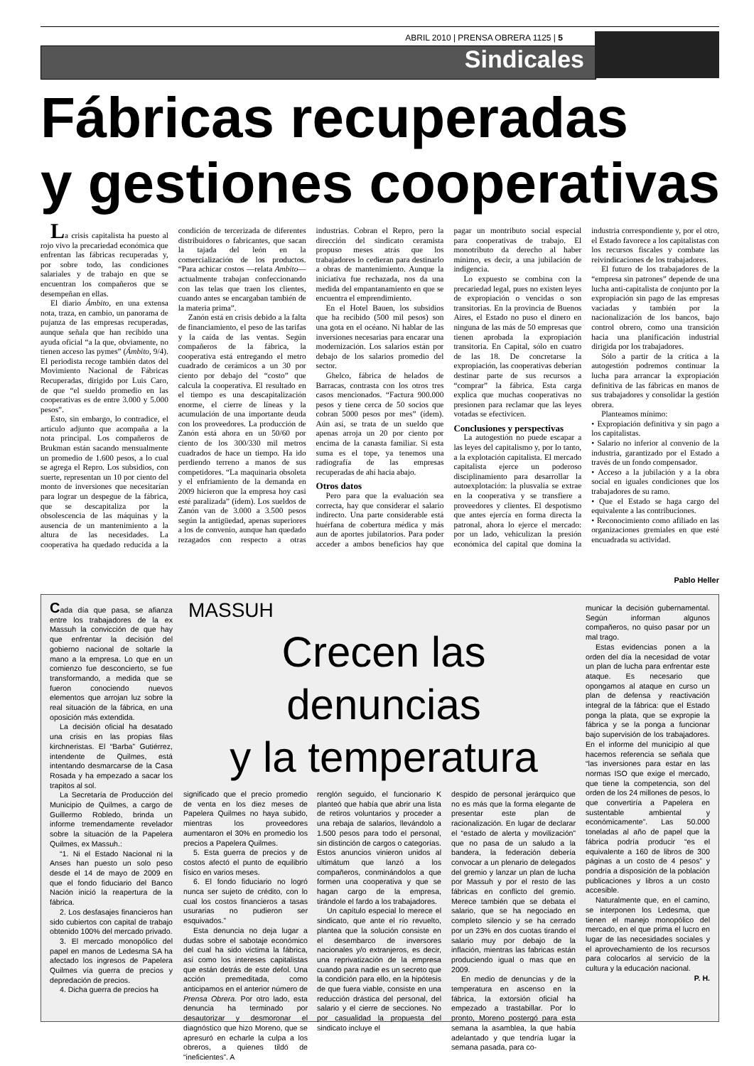ABRIL 2010 | PRENSA OBRERA 1125 | 5
Sindicales
Fábricas recuperadas
y gestiones cooperativas
La crisis capitalista ha puesto al rojo vivo la precariedad económica que enfrentan las fábricas recuperadas y, por sobre todo, las condiciones salariales y de trabajo en que se encuentran los compañeros que se desempeñan en ellas.
El diario Ámbito, en una extensa nota, traza, en cambio, un panorama de pujanza de las empresas recuperadas, aunque señala que han recibido una ayuda oficial “a la que, obviamente, no tienen acceso las pymes” (Ámbito, 9/4). El periodista recoge también datos del Movimiento Nacional de Fábricas Recuperadas, dirigido por Luis Caro, de que “el sueldo promedio en las cooperativas es de entre 3.000 y 5.000 pesos”.
Esto, sin embargo, lo contradice, el artículo adjunto que acompaña a la nota principal. Los compañeros de Brukman están sacando mensualmente un promedio de 1.600 pesos, a lo cual se agrega el Repro. Los subsidios, con suerte, representan un 10 por ciento del monto de inversiones que necesitarían para lograr un despegue de la fábrica, que se descapitaliza por la obsolescencia de las máquinas y la ausencia de un mantenimiento a la altura de las necesidades. La cooperativa ha quedado reducida a la condición de tercerizada de diferentes distribuidores o fabricantes, que sacan la tajada del león en la comercialización de los productos. “Para achicar costos —relata Ambito— actualmente trabajan confeccionando con las telas que traen los clientes, cuando antes se encargaban también de la materia prima”.
Zanón está en crisis debido a la falta de financiamiento, el peso de las tarifas y la caída de las ventas. Según compañeros de la fábrica, la cooperativa está entregando el metro cuadrado de cerámicos a un 30 por ciento por debajo del “costo” que calcula la cooperativa. El resultado en el tiempo es una descapitalización enorme, el cierre de líneas y la acumulación de una importante deuda con los proveedores. La producción de Zanón está ahora en un 50/60 por ciento de los 300/330 mil metros cuadrados de hace un tiempo. Ha ido perdiendo terreno a manos de sus competidores. “La maquinaria obsoleta y el enfriamiento de la demanda en 2009 hicieron que la empresa hoy casi esté paralizada” (ídem). Los sueldos de Zanón van de 3.000 a 3.500 pesos según la antigüedad, apenas superiores a los de convenio, aunque han quedado rezagados con respecto a otras industrias. Cobran el Repro, pero la dirección del sindicato ceramista propuso meses atrás que los trabajadores lo cedieran para destinarlo a obras de mantenimiento. Aunque la iniciativa fue rechazada, nos da una medida del empantanamiento en que se encuentra el emprendimiento.
En el Hotel Bauen, los subsidios que ha recibido (500 mil pesos) son una gota en el océano. Ni hablar de las inversiones necesarias para encarar una modernización. Los salarios están por debajo de los salarios promedio del sector.
Ghelco, fábrica de helados de Barracas, contrasta con los otros tres casos mencionados. “Factura 900.000 pesos y tiene cerca de 50 socios que cobran 5000 pesos por mes” (ídem). Aún así, se trata de un sueldo que apenas arroja un 20 por ciento por encima de la canasta familiar. Si esta suma es el tope, ya tenemos una radiografía de las empresas recuperadas de ahí hacia abajo.
Otros datos
Pero para que la evaluación sea correcta, hay que considerar el salario indirecto. Una parte considerable está huérfana de cobertura médica y más aun de aportes jubilatorios. Para poder acceder a ambos beneficios hay que pagar un montributo social especial para cooperativas de trabajo. El monotributo da derecho al haber mínimo, es decir, a una jubilación de indigencia.
Lo expuesto se combina con la precariedad legal, pues no existen leyes de expropiación o vencidas o son transitorias. En la provincia de Buenos Aires, el Estado no puso el dinero en ninguna de las más de 50 empresas que tienen aprobada la expropiación transitoria. En Capital, sólo en cuatro de las 18. De concretarse la expropiación, las cooperativas deberían destinar parte de sus recursos a “comprar” la fábrica. Esta carga explica que muchas cooperativas no presionen para reclamar que las leyes votadas se efectivicen.
Conclusiones y perspectivas
La autogestión no puede escapar a las leyes del capitalismo y, por lo tanto, a la explotación capitalista. El mercado capitalista ejerce un poderoso disciplinamiento para desarrollar la autoexplotación: la plusvalía se extrae en la cooperativa y se transfiere a proveedores y clientes. El despotismo que antes ejercía en forma directa la patronal, ahora lo ejerce el mercado: por un lado, vehiculizan la presión económica del capital que domina la industria correspondiente y, por el otro, el Estado favorece a los capitalistas con los recursos fiscales y combate las reivindicaciones de los trabajadores.
El futuro de los trabajadores de la “empresa sin patrones” depende de una lucha anti-capitalista de conjunto por la expropiación sin pago de las empresas vaciadas y también por la nacionalización de los bancos, bajo control obrero, como una transición hacia una planificación industrial dirigida por los trabajadores.
Sólo a partir de la crítica a la autogestión podremos continuar la lucha para arrancar la expropiación definitiva de las fábricas en manos de sus trabajadores y consolidar la gestión obrera.
Planteamos mínimo:
• Expropiación definitiva y sin pago a los capitalistas.
• Salario no inferior al convenio de la industria, garantizado por el Estado a través de un fondo compensador.
• Acceso a la jubilación y a la obra social en iguales condiciones que los trabajadores de su ramo.
• Que el Estado se haga cargo del equivalente a las contribuciones.
• Reconocimiento como afiliado en las organizaciones gremiales en que esté encuadrada su actividad.
Pablo Heller
Cada día que pasa, se afianza entre los trabajadores de la ex Massuh la convicción de que hay que enfrentar la decisión del gobierno nacional de soltarle la mano a la empresa. Lo que en un comienzo fue desconcierto, se fue transformando, a medida que se fueron conociendo nuevos elementos que arrojan luz sobre la real situación de la fábrica, en una oposición más extendida.
La decisión oficial ha desatado una crisis en las propias filas kirchneristas. El “Barba” Gutiérrez, intendente de Quilmes, está intentando desmarcarse de la Casa Rosada y ha empezado a sacar los trapitos al sol.
La Secretaría de Producción del Municipio de Quilmes, a cargo de Guillermo Robledo, brinda un informe tremendamente revelador sobre la situación de la Papelera Quilmes, ex Massuh.:
“1. Ni el Estado Nacional ni la Anses han puesto un solo peso desde el 14 de mayo de 2009 en que el fondo fiduciario del Banco Nación inició la reapertura de la fábrica.
2. Los desfasajes financieros han sido cubiertos con capital de trabajo obtenido 100% del mercado privado.
3. El mercado monopólico del papel en manos de Ledesma SA ha afectado los ingresos de Papelera Quilmes vía guerra de precios y depredación de precios.
4. Dicha guerra de precios ha
MASSUH
Crecen las denuncias
y la temperatura
significado que el precio promedio de venta en los diez meses de Papelera Quilmes no haya subido, mientras los proveedores aumentaron el 30% en promedio los precios a Papelera Quilmes.
5. Esta guerra de precios y de costos afectó el punto de equilibrio físico en varios meses.
6. El fondo fiduciario no logró nunca ser sujeto de crédito, con lo cual los costos financieros a tasas usurarias no pudieron ser esquivados.”
Esta denuncia no deja lugar a dudas sobre el sabotaje económico del cual ha sido víctima la fábrica, así como los intereses capitalistas que están detrás de este defol. Una acción premeditada, como anticipamos en el anterior número de Prensa Obrera. Por otro lado, esta denuncia ha terminado por desautorizar y desmoronar el diagnóstico que hizo Moreno, que se apresuró en echarle la culpa a los obreros, a quienes tildó de “ineficientes”. A
renglón seguido, el funcionario K planteó que había que abrir una lista de retiros voluntarios y proceder a una rebaja de salarios, llevándolo a 1.500 pesos para todo el personal, sin distinción de cargos o categorías. Estos anuncios vinieron unidos al ultimátum que lanzó a los compañeros, conminándolos a que formen una cooperativa y que se hagan cargo de la empresa, tirándole el fardo a los trabajadores.
Un capítulo especial lo merece el sindicato, que ante el río revuelto, plantea que la solución consiste en el desembarco de inversores nacionales y/o extranjeros, es decir, una reprivatización de la empresa cuando para nadie es un secreto que la condición para ello, en la hipótesis de que fuera viable, consiste en una reducción drástica del personal, del salario y el cierre de secciones. No por casualidad la propuesta del sindicato incluye el
despido de personal jerárquico que no es más que la forma elegante de presentar este plan de racionalización. En lugar de declarar el “estado de alerta y movilización” que no pasa de un saludo a la bandera, la federación debería convocar a un plenario de delegados del gremio y lanzar un plan de lucha por Massuh y por el resto de las fábricas en conflicto del gremio. Merece también que se debata el salario, que se ha negociado en completo silencio y se ha cerrado por un 23% en dos cuotas tirando el salario muy por debajo de la inflación, mientras las fabricas están produciendo igual o mas que en 2009.
En medio de denuncias y de la temperatura en ascenso en la fábrica, la extorsión oficial ha empezado a trastabillar. Por lo pronto, Moreno postergó para esta semana la asamblea, la que había adelantado y que tendría lugar la semana pasada, para co-
municar la decisión gubernamental. Según informan algunos compañeros, no quiso pasar por un mal trago.
Estas evidencias ponen a la orden del día la necesidad de votar un plan de lucha para enfrentar este ataque. Es necesario que opongamos al ataque en curso un plan de defensa y reactivación integral de la fábrica: que el Estado ponga la plata, que se expropie la fábrica y se la ponga a funcionar bajo supervisión de los trabajadores. En el informe del municipio al que hacemos referencia se señala que “las inversiones para estar en las normas ISO que exige el mercado, que tiene la competencia, son del orden de los 24 millones de pesos, lo que convertiría a Papelera en sustentable ambiental y económicamente”. Las 50.000 toneladas al año de papel que la fábrica podría producir “es el equivalente a 160 de libros de 300 páginas a un costo de 4 pesos” y pondría a disposición de la población publicaciones y libros a un costo accesible.
Naturalmente que, en el camino, se interponen los Ledesma, que tienen el manejo monopólico del mercado, en el que prima el lucro en lugar de las necesidades sociales y el aprovechamiento de los recursos para colocarlos al servicio de la cultura y la educación nacional.
P. H.